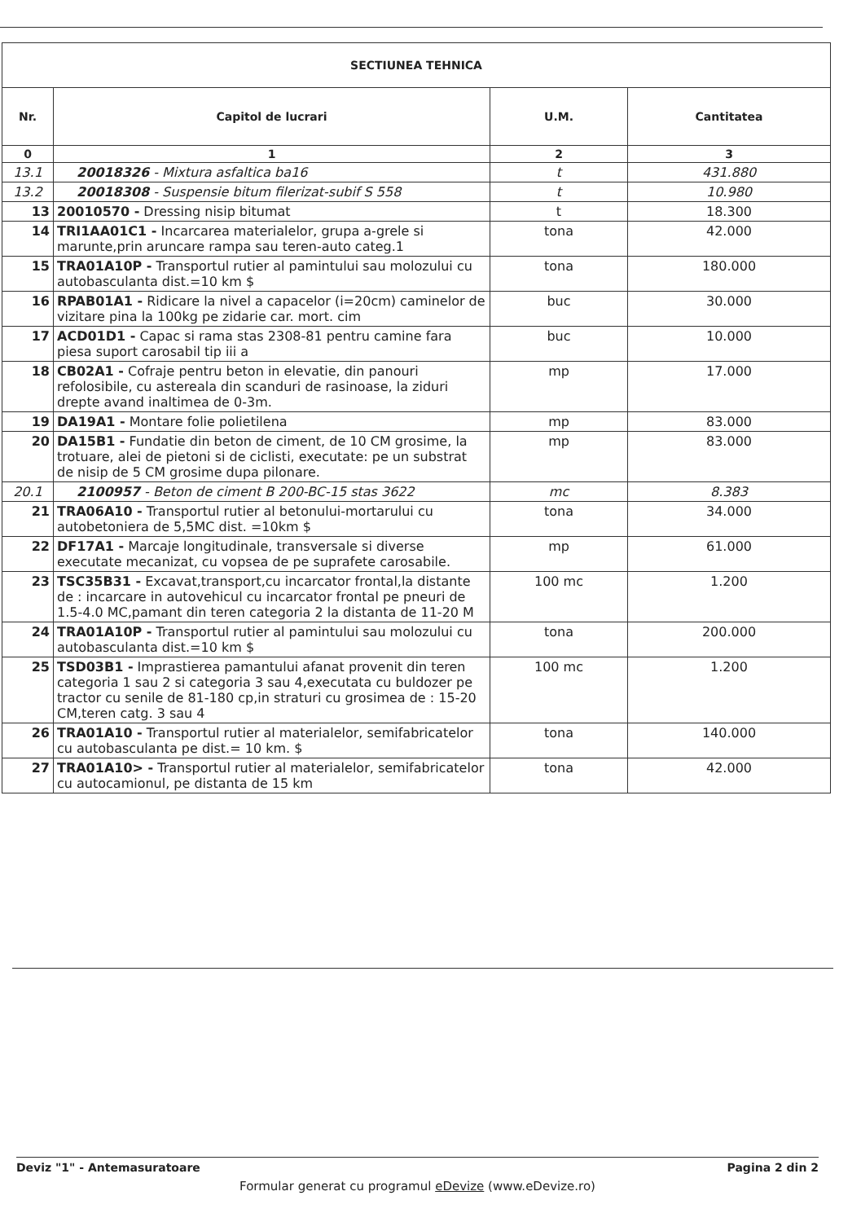| SECTIUNEA TEHNICA | | | |
| --- | --- | --- | --- |
| Nr. | Capitol de lucrari | U.M. | Cantitatea |
| 0 | 1 | 2 | 3 |
| 13.1 | 20018326 - Mixtura asfaltica ba16 | t | 431.880 |
| 13.2 | 20018308 - Suspensie bitum filerizat-subif S 558 | t | 10.980 |
| 13 | 20010570 - Dressing nisip bitumat | t | 18.300 |
| 14 | TRI1AA01C1 - Incarcarea materialelor, grupa a-grele si marunte,prin aruncare rampa sau teren-auto categ.1 | tona | 42.000 |
| 15 | TRA01A10P - Transportul rutier al pamintului sau molozului cu autobasculanta dist.=10 km $ | tona | 180.000 |
| 16 | RPAB01A1 - Ridicare la nivel a capacelor (i=20cm) caminelor de vizitare pina la 100kg pe zidarie car. mort. cim | buc | 30.000 |
| 17 | ACD01D1 - Capac si rama stas 2308-81 pentru camine fara piesa suport carosabil tip iii a | buc | 10.000 |
| 18 | CB02A1 - Cofraje pentru beton in elevatie, din panouri refolosibile, cu astereala din scanduri de rasinoase, la ziduri drepte avand inaltimea de 0-3m. | mp | 17.000 |
| 19 | DA19A1 - Montare folie polietilena | mp | 83.000 |
| 20 | DA15B1 - Fundatie din beton de ciment, de 10 CM grosime, la trotuare, alei de pietoni si de ciclisti, executate: pe un substrat de nisip de 5 CM grosime dupa pilonare. | mp | 83.000 |
| 20.1 | 2100957 - Beton de ciment B 200-BC-15 stas 3622 | mc | 8.383 |
| 21 | TRA06A10 - Transportul rutier al betonului-mortarului cu autobetoniera de 5,5MC dist. =10km $ | tona | 34.000 |
| 22 | DF17A1 - Marcaje longitudinale, transversale si diverse executate mecanizat, cu vopsea de pe suprafete carosabile. | mp | 61.000 |
| 23 | TSC35B31 - Excavat,transport,cu incarcator frontal,la distante de : incarcare in autovehicul cu incarcator frontal pe pneuri de 1.5-4.0 MC,pamant din teren categoria 2 la distanta de 11-20 M | 100 mc | 1.200 |
| 24 | TRA01A10P - Transportul rutier al pamintului sau molozului cu autobasculanta dist.=10 km $ | tona | 200.000 |
| 25 | TSD03B1 - Imprastierea pamantului afanat provenit din teren categoria 1 sau 2 si categoria 3 sau 4,executata cu buldozer pe tractor cu senile de 81-180 cp,in straturi cu grosimea de : 15-20 CM,teren catg. 3 sau 4 | 100 mc | 1.200 |
| 26 | TRA01A10 - Transportul rutier al materialelor, semifabricatelor cu autobasculanta pe dist.= 10 km. $ | tona | 140.000 |
| 27 | TRA01A10> - Transportul rutier al materialelor, semifabricatelor cu autocamionul, pe distanta de 15 km | tona | 42.000 |
Deviz "1" - Antemasuratoare Pagina 2 din 2
Formular generat cu programul eDevize (www.eDevize.ro)